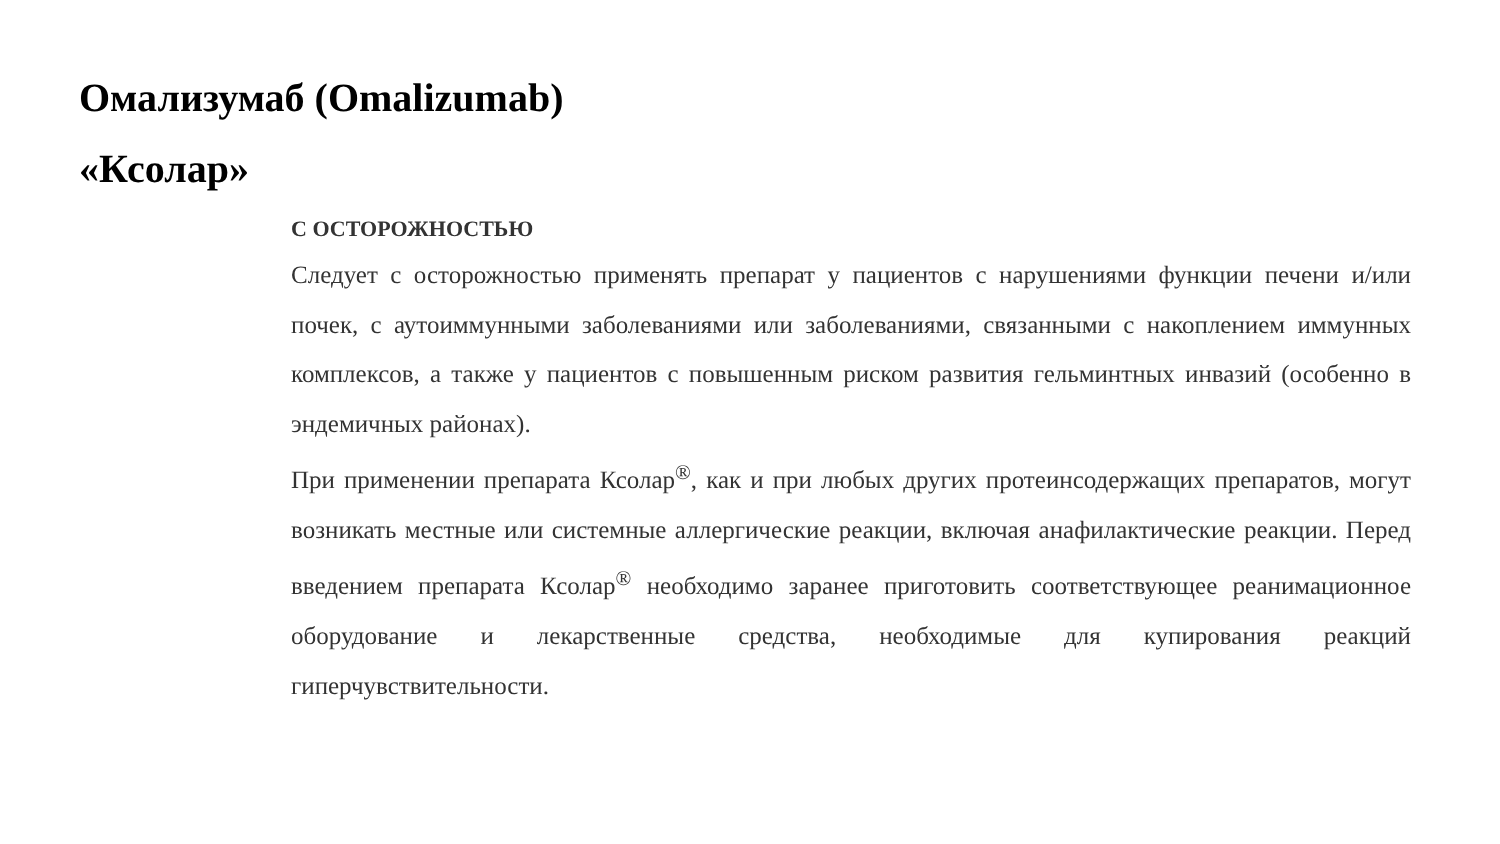Омализумаб (Omalizumab)
«Ксолар»
С ОСТОРОЖНОСТЬЮ
Следует с осторожностью применять препарат у пациентов с нарушениями функции печени и/или почек, с аутоиммунными заболеваниями или заболеваниями, связанными с накоплением иммунных комплексов, а также у пациентов с повышенным риском развития гельминтных инвазий (особенно в эндемичных районах).
При применении препарата Ксолар<sup>®</sup>, как и при любых других протеинсодержащих препаратов, могут возникать местные или системные аллергические реакции, включая анафилактические реакции. Перед введением препарата Ксолар<sup>®</sup> необходимо заранее приготовить соответствующее реанимационное оборудование и лекарственные средства, необходимые для купирования реакций гиперчувствительности.